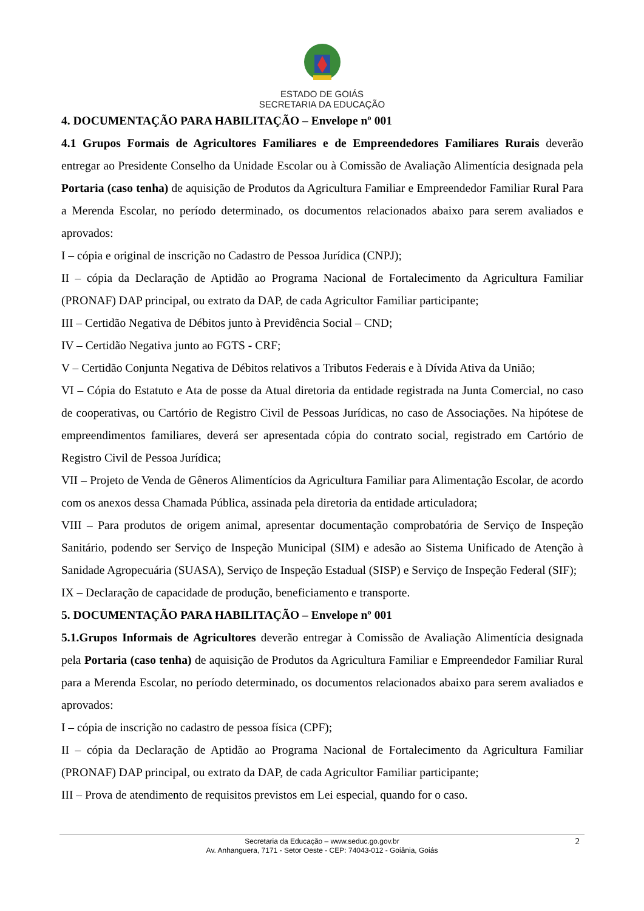ESTADO DE GOIÁS
SECRETARIA DA EDUCAÇÃO
4. DOCUMENTAÇÃO PARA HABILITAÇÃO – Envelope nº 001
4.1 Grupos Formais de Agricultores Familiares e de Empreendedores Familiares Rurais deverão entregar ao Presidente Conselho da Unidade Escolar ou à Comissão de Avaliação Alimentícia designada pela Portaria (caso tenha) de aquisição de Produtos da Agricultura Familiar e Empreendedor Familiar Rural Para a Merenda Escolar, no período determinado, os documentos relacionados abaixo para serem avaliados e aprovados:
I – cópia e original de inscrição no Cadastro de Pessoa Jurídica (CNPJ);
II – cópia da Declaração de Aptidão ao Programa Nacional de Fortalecimento da Agricultura Familiar (PRONAF) DAP principal, ou extrato da DAP, de cada Agricultor Familiar participante;
III – Certidão Negativa de Débitos junto à Previdência Social – CND;
IV – Certidão Negativa junto ao FGTS - CRF;
V – Certidão Conjunta Negativa de Débitos relativos a Tributos Federais e à Dívida Ativa da União;
VI – Cópia do Estatuto e Ata de posse da Atual diretoria da entidade registrada na Junta Comercial, no caso de cooperativas, ou Cartório de Registro Civil de Pessoas Jurídicas, no caso de Associações. Na hipótese de empreendimentos familiares, deverá ser apresentada cópia do contrato social, registrado em Cartório de Registro Civil de Pessoa Jurídica;
VII – Projeto de Venda de Gêneros Alimentícios da Agricultura Familiar para Alimentação Escolar, de acordo com os anexos dessa Chamada Pública, assinada pela diretoria da entidade articuladora;
VIII – Para produtos de origem animal, apresentar documentação comprobatória de Serviço de Inspeção Sanitário, podendo ser Serviço de Inspeção Municipal (SIM) e adesão ao Sistema Unificado de Atenção à Sanidade Agropecuária (SUASA), Serviço de Inspeção Estadual (SISP) e Serviço de Inspeção Federal (SIF);
IX – Declaração de capacidade de produção, beneficiamento e transporte.
5. DOCUMENTAÇÃO PARA HABILITAÇÃO – Envelope nº 001
5.1.Grupos Informais de Agricultores deverão entregar à Comissão de Avaliação Alimentícia designada pela Portaria (caso tenha) de aquisição de Produtos da Agricultura Familiar e Empreendedor Familiar Rural para a Merenda Escolar, no período determinado, os documentos relacionados abaixo para serem avaliados e aprovados:
I – cópia de inscrição no cadastro de pessoa física (CPF);
II – cópia da Declaração de Aptidão ao Programa Nacional de Fortalecimento da Agricultura Familiar (PRONAF) DAP principal, ou extrato da DAP, de cada Agricultor Familiar participante;
III – Prova de atendimento de requisitos previstos em Lei especial, quando for o caso.
Secretaria da Educação – www.seduc.go.gov.br
Av. Anhanguera, 7171 - Setor Oeste - CEP: 74043-012 - Goiânia, Goiás
2